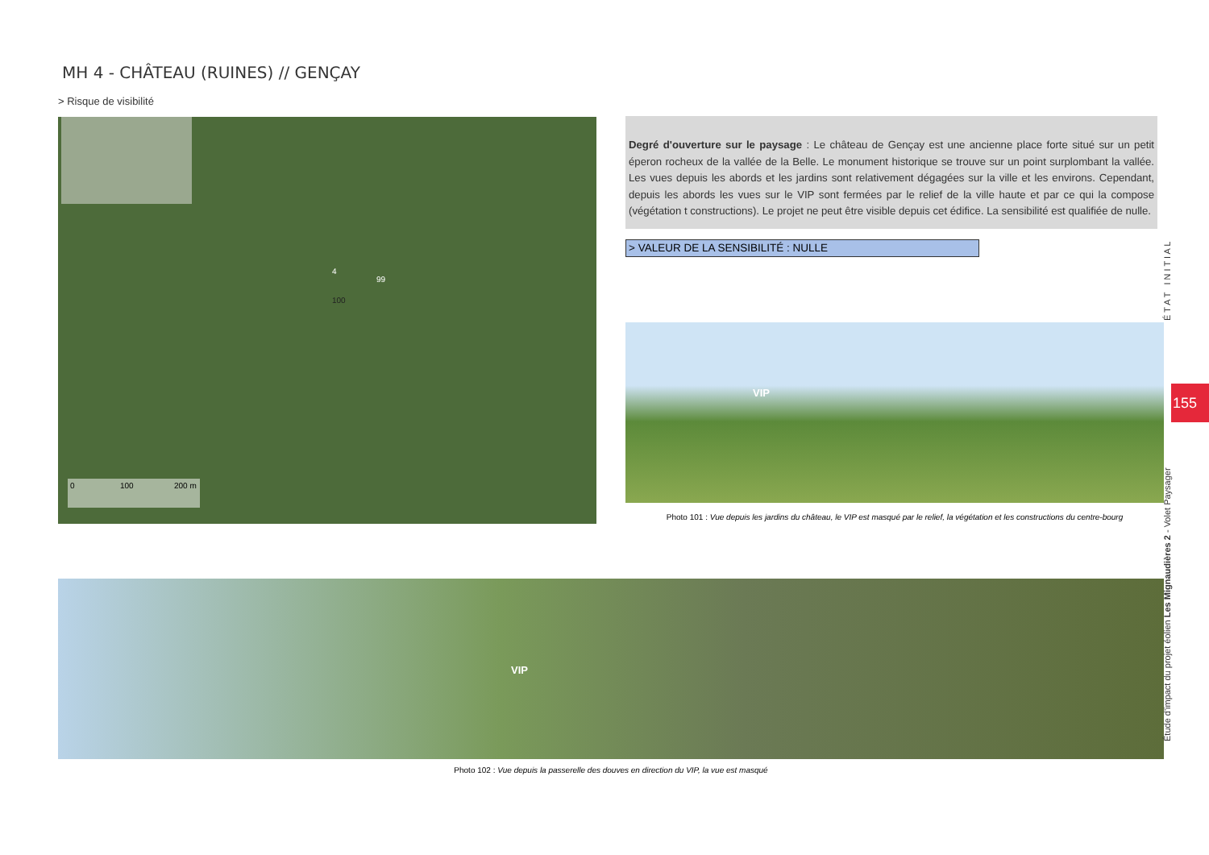MH 4 - CHÂTEAU (RUINES) // GENÇAY
> Risque de visibilité
0 100 200 m
99
4
100
Degré d'ouverture sur le paysage : Le château de Gençay est une ancienne place forte situé sur un petit éperon rocheux de la vallée de la Belle. Le monument historique se trouve sur un point surplombant la vallée. Les vues depuis les abords et les jardins sont relativement dégagées sur la ville et les environs. Cependant, depuis les abords les vues sur le VIP sont fermées par le relief de la ville haute et par ce qui la compose (végétation t constructions). Le projet ne peut être visible depuis cet édifice. La sensibilité est qualifiée de nulle.
> VALEUR DE LA SENSIBILITÉ : NULLE
VIP
Photo 101 : Vue depuis les jardins du château, le VIP est masqué par le relief, la végétation et les constructions du centre-bourg
VIP
Photo 102 : Vue depuis la passerelle des douves en direction du VIP, la vue est masqué
Étude d'impact du projet éolien Les Mignaudières 2 - Volet Paysager É T A T I N I T I A L
155